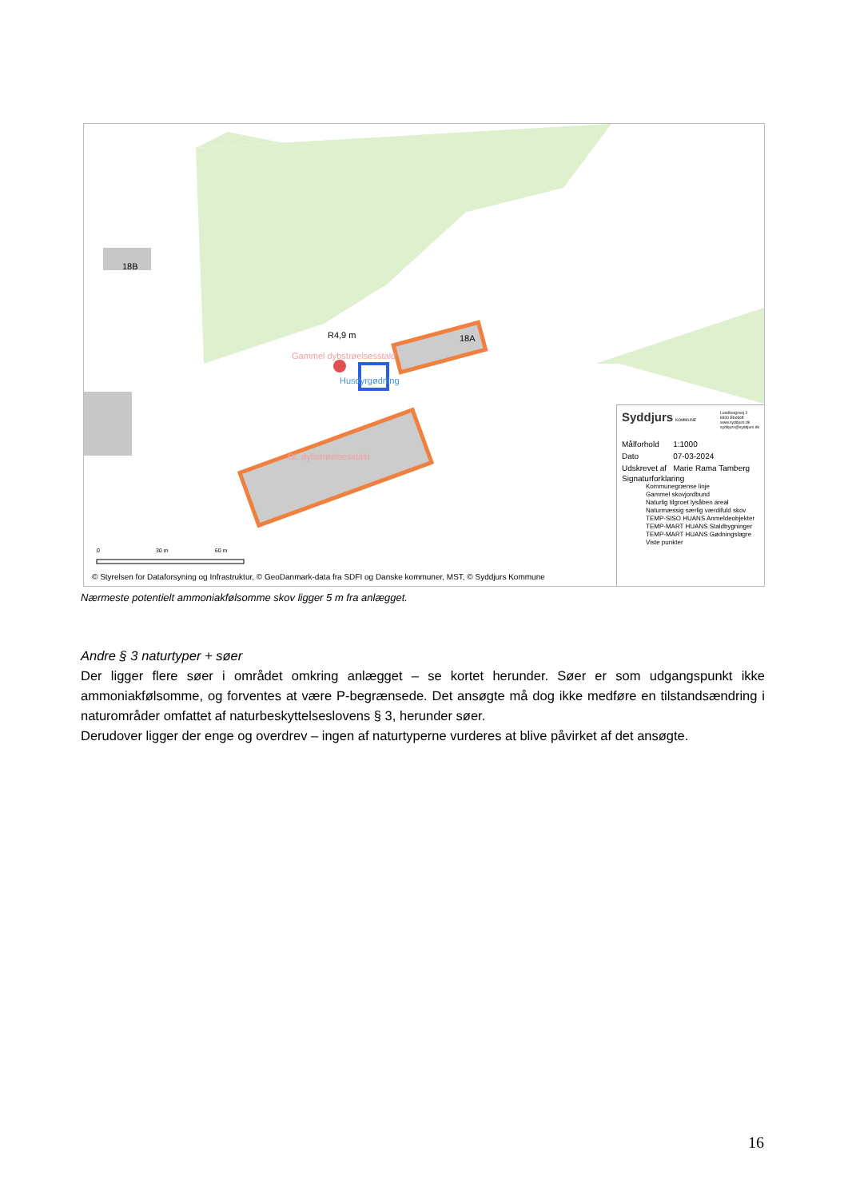18B
18A R4,9 m
Gammel dybstrøelsesstald
Husdyrgødning
Gl. dybstrøelsesstald
0 30 m 60 m
© Styrelsen for Dataforsyning og Infrastruktur, © GeoDanmark-data fra SDFI og Danske kommuner, MST, © Syddjurs Kommune
Syddjurs KOMMUNE Lundbergsvej 2
8400 Ebeltoft
www.syddjurs.dk
syddjurs@syddjurs.dk
| Målforhold | 1:1000 |
| Dato | 07-03-2024 |
| Udskrevet af | Marie Rama Tamberg |
Signaturforklaring
Kommunegrænse linje
Gammel skovjordbund
Naturlig tilgroet lysåben areal
Naturmæssig særlig værdifuld skov
TEMP-SISO HUANS Anmeldeobjekter
TEMP-MART HUANS Staldbygninger
TEMP-MART HUANS Gødningslagre
Viste punkter
Nærmeste potentielt ammoniakfølsomme skov ligger 5 m fra anlægget.
Andre § 3 naturtyper + søer
Der ligger flere søer i området omkring anlægget – se kortet herunder. Søer er som udgangspunkt ikke ammoniakfølsomme, og forventes at være P-begrænsede. Det ansøgte må dog ikke medføre en tilstandsændring i naturområder omfattet af naturbeskyttelseslovens § 3, herunder søer.
Derudover ligger der enge og overdrev – ingen af naturtyperne vurderes at blive påvirket af det ansøgte.
16